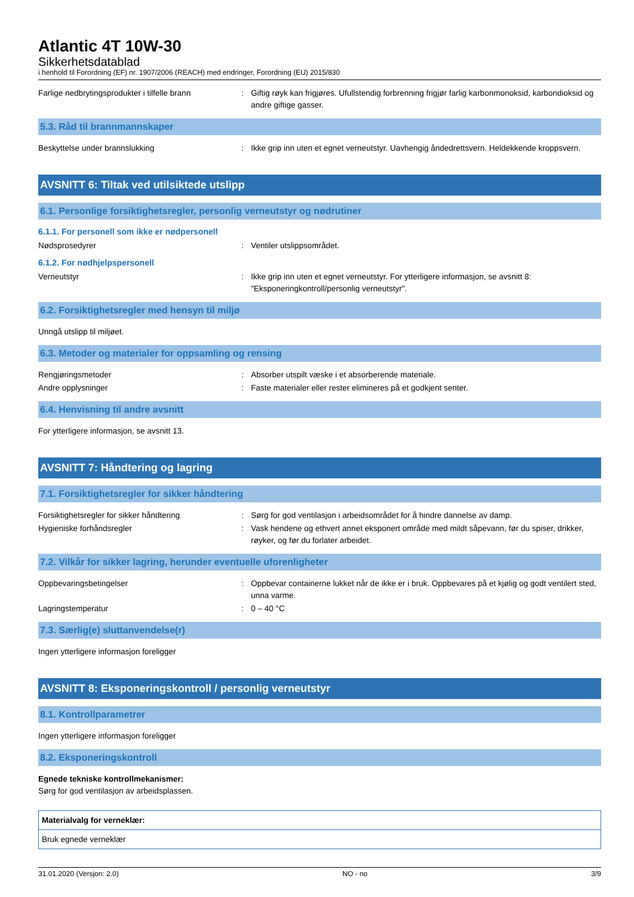Atlantic 4T 10W-30
Sikkerhetsdatablad
i henhold til Forordning (EF) nr. 1907/2006 (REACH) med endringer, Forordning (EU) 2015/830
Farlige nedbrytingsprodukter i tilfelle brann
: Giftig røyk kan frigjøres. Ufullstendig forbrenning frigjør farlig karbonmonoksid, karbondioksid og andre giftige gasser.
5.3. Råd til brannmannskaper
Beskyttelse under brannslukking : Ikke grip inn uten et egnet verneutstyr. Uavhengig åndedrettsvern. Heldekkende kroppsvern.
AVSNITT 6: Tiltak ved utilsiktede utslipp
6.1. Personlige forsiktighetsregler, personlig verneutstyr og nødrutiner
6.1.1. For personell som ikke er nødpersonell
Nødsprosedyrer : Ventiler utslippsområdet.
6.1.2. For nødhjelpspersonell
Verneutstyr : Ikke grip inn uten et egnet verneutstyr. For ytterligere informasjon, se avsnitt 8: "Eksponeringkontroll/personlig verneutstyr".
6.2. Forsiktighetsregler med hensyn til miljø
Unngå utslipp til miljøet.
6.3. Metoder og materialer for oppsamling og rensing
Rengjøringsmetoder : Absorber utspilt væske i et absorberende materiale.
Andre opplysninger : Faste materialer eller rester elimineres på et godkjent senter.
6.4. Henvisning til andre avsnitt
For ytterligere informasjon, se avsnitt 13.
AVSNITT 7: Håndtering og lagring
7.1. Forsiktighetsregler for sikker håndtering
Forsiktighetsregler for sikker håndtering : Sørg for god ventilasjon i arbeidsområdet for å hindre dannelse av damp.
Hygieniske forhåndsregler : Vask hendene og ethvert annet eksponert område med mildt såpevann, før du spiser, drikker, røyker, og før du forlater arbeidet.
7.2. Vilkår for sikker lagring, herunder eventuelle uforenligheter
Oppbevaringsbetingelser : Oppbevar containerne lukket når de ikke er i bruk. Oppbevares på et kjølig og godt ventilert sted, unna varme.
Lagringstemperatur : 0 – 40 °C
7.3. Særlig(e) sluttanvendelse(r)
Ingen ytterligere informasjon foreligger
AVSNITT 8: Eksponeringskontroll / personlig verneutstyr
8.1. Kontrollparametrer
Ingen ytterligere informasjon foreligger
8.2. Eksponeringskontroll
Egnede tekniske kontrollmekanismer:
Sørg for god ventilasjon av arbeidsplassen.
| Materialvalg for verneklær: |
| --- |
| Bruk egnede verneklær |
31.01.2020 (Versjon: 2.0) NO - no 3/9